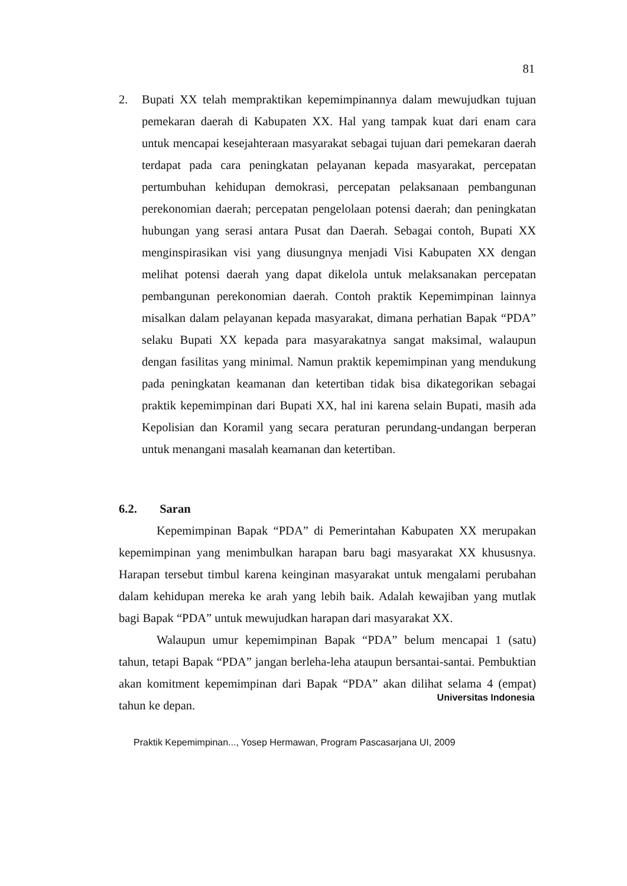81
2. Bupati XX telah mempraktikan kepemimpinannya dalam mewujudkan tujuan pemekaran daerah di Kabupaten XX. Hal yang tampak kuat dari enam cara untuk mencapai kesejahteraan masyarakat sebagai tujuan dari pemekaran daerah terdapat pada cara peningkatan pelayanan kepada masyarakat, percepatan pertumbuhan kehidupan demokrasi, percepatan pelaksanaan pembangunan perekonomian daerah; percepatan pengelolaan potensi daerah; dan peningkatan hubungan yang serasi antara Pusat dan Daerah. Sebagai contoh, Bupati XX menginspirasikan visi yang diusungnya menjadi Visi Kabupaten XX dengan melihat potensi daerah yang dapat dikelola untuk melaksanakan percepatan pembangunan perekonomian daerah. Contoh praktik Kepemimpinan lainnya misalkan dalam pelayanan kepada masyarakat, dimana perhatian Bapak “PDA” selaku Bupati XX kepada para masyarakatnya sangat maksimal, walaupun dengan fasilitas yang minimal. Namun praktik kepemimpinan yang mendukung pada peningkatan keamanan dan ketertiban tidak bisa dikategorikan sebagai praktik kepemimpinan dari Bupati XX, hal ini karena selain Bupati, masih ada Kepolisian dan Koramil yang secara peraturan perundang-undangan berperan untuk menangani masalah keamanan dan ketertiban.
6.2. Saran
Kepemimpinan Bapak “PDA” di Pemerintahan Kabupaten XX merupakan kepemimpinan yang menimbulkan harapan baru bagi masyarakat XX khususnya. Harapan tersebut timbul karena keinginan masyarakat untuk mengalami perubahan dalam kehidupan mereka ke arah yang lebih baik. Adalah kewajiban yang mutlak bagi Bapak “PDA” untuk mewujudkan harapan dari masyarakat XX.
Walaupun umur kepemimpinan Bapak “PDA” belum mencapai 1 (satu) tahun, tetapi Bapak “PDA” jangan berleha-leha ataupun bersantai-santai. Pembuktian akan komitment kepemimpinan dari Bapak “PDA” akan dilihat selama 4 (empat) tahun ke depan.
Universitas Indonesia
Praktik Kepemimpinan..., Yosep Hermawan, Program Pascasarjana UI, 2009